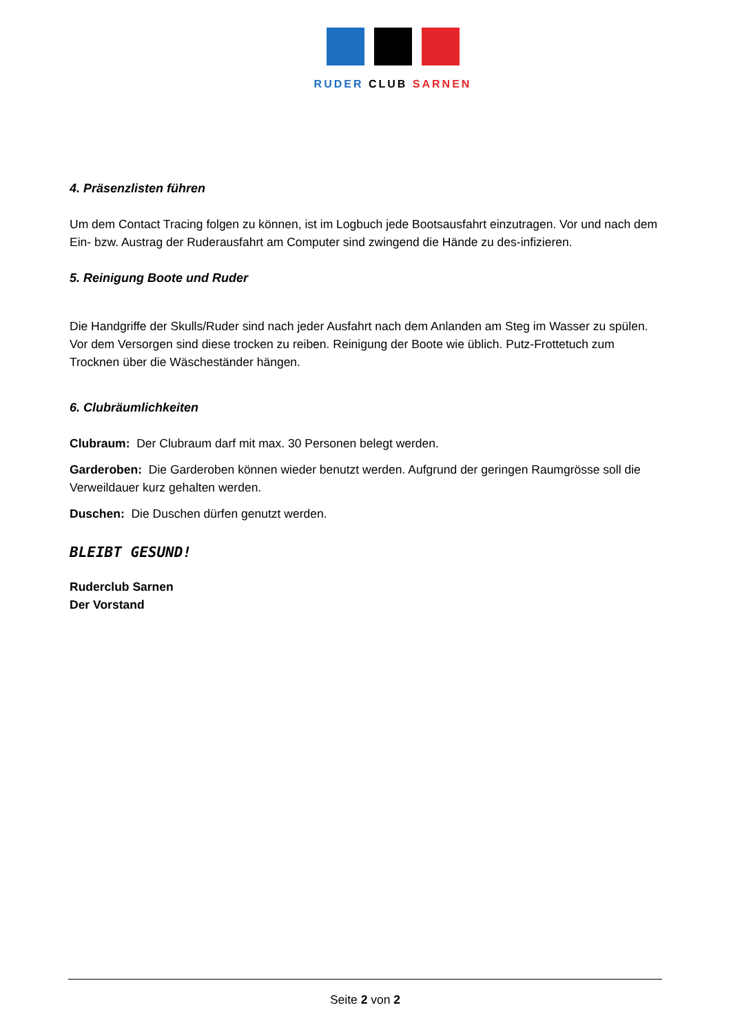RUDER CLUB SARNEN
4. Präsenzlisten führen
Um dem Contact Tracing folgen zu können, ist im Logbuch jede Bootsausfahrt einzutragen. Vor und nach dem Ein- bzw. Austrag der Ruderausfahrt am Computer sind zwingend die Hände zu des-infizieren.
5. Reinigung Boote und Ruder
Die Handgriffe der Skulls/Ruder sind nach jeder Ausfahrt nach dem Anlanden am Steg im Wasser zu spülen. Vor dem Versorgen sind diese trocken zu reiben. Reinigung der Boote wie üblich. Putz-Frottetuch zum Trocknen über die Wäscheständer hängen.
6. Clubräumlichkeiten
Clubraum: Der Clubraum darf mit max. 30 Personen belegt werden.
Garderoben: Die Garderoben können wieder benutzt werden. Aufgrund der geringen Raumgrösse soll die Verweildauer kurz gehalten werden.
Duschen: Die Duschen dürfen genutzt werden.
BLEIBT GESUND!
Ruderclub Sarnen
Der Vorstand
Seite 2 von 2